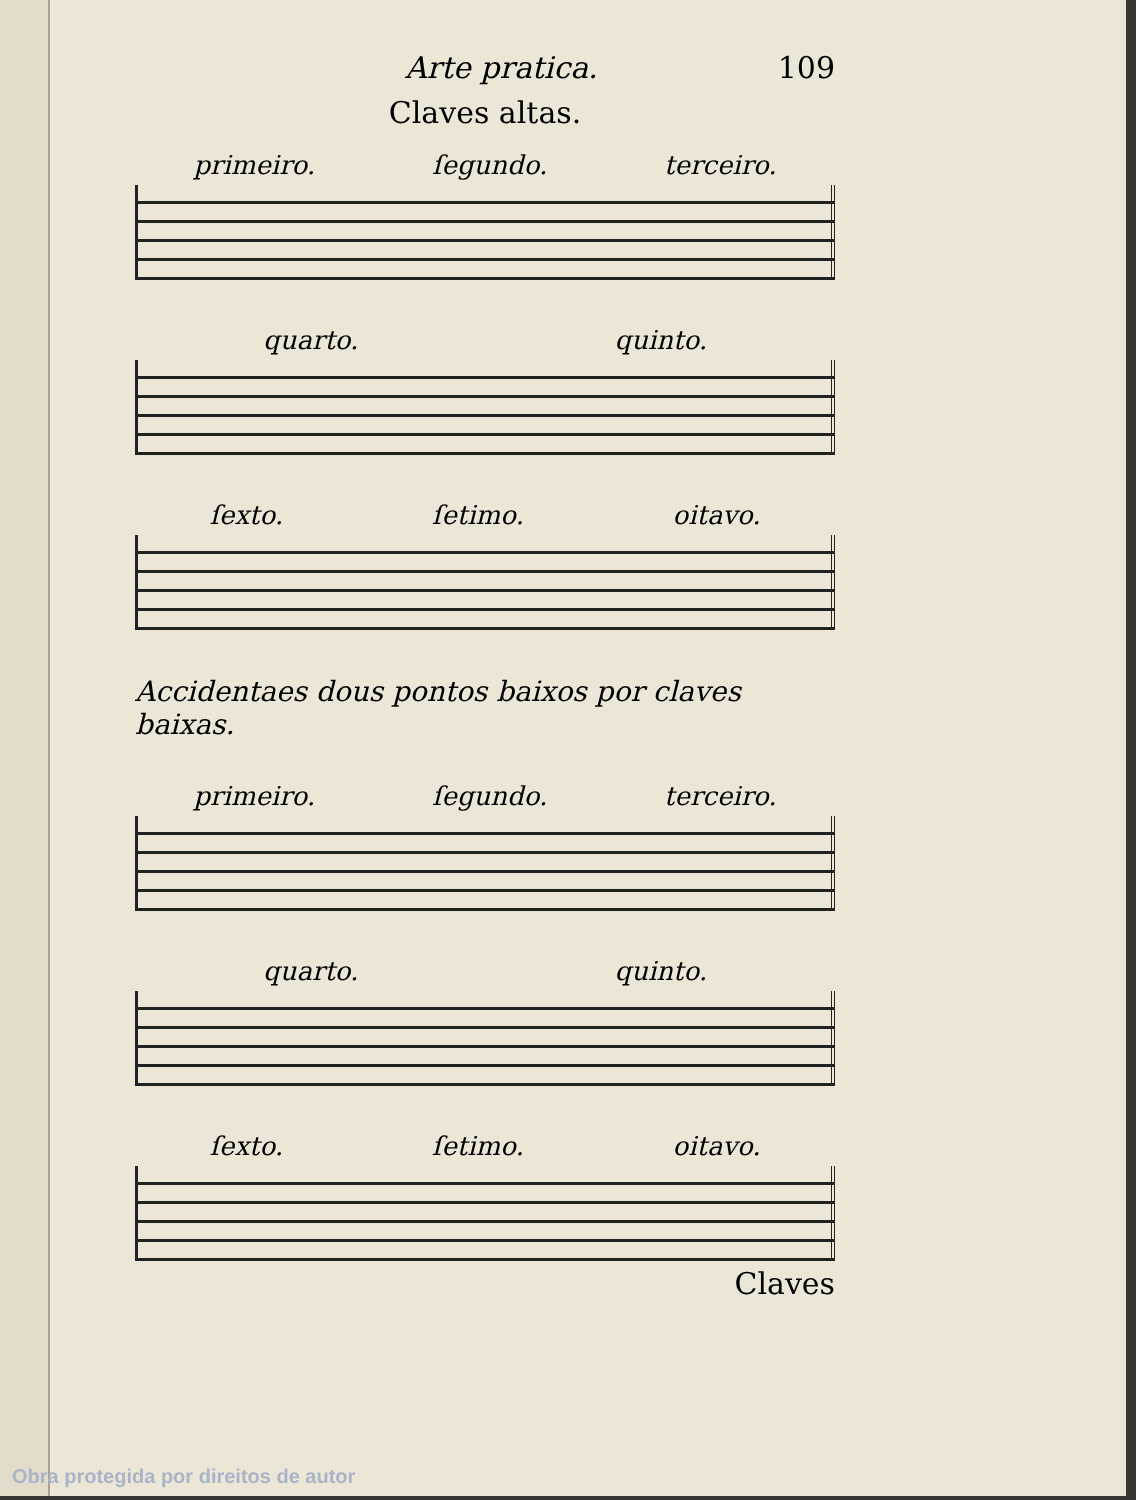Arte pratica. 109
Claves altas.
primeiro. ſegundo. terceiro.
quarto. quinto.
ſexto. ſetimo. oitavo.
Accidentaes dous pontos baixos por claves baixas.
primeiro. ſegundo. terceiro.
quarto. quinto.
ſexto. ſetimo. oitavo.
Claves
Obra protegida por direitos de autor